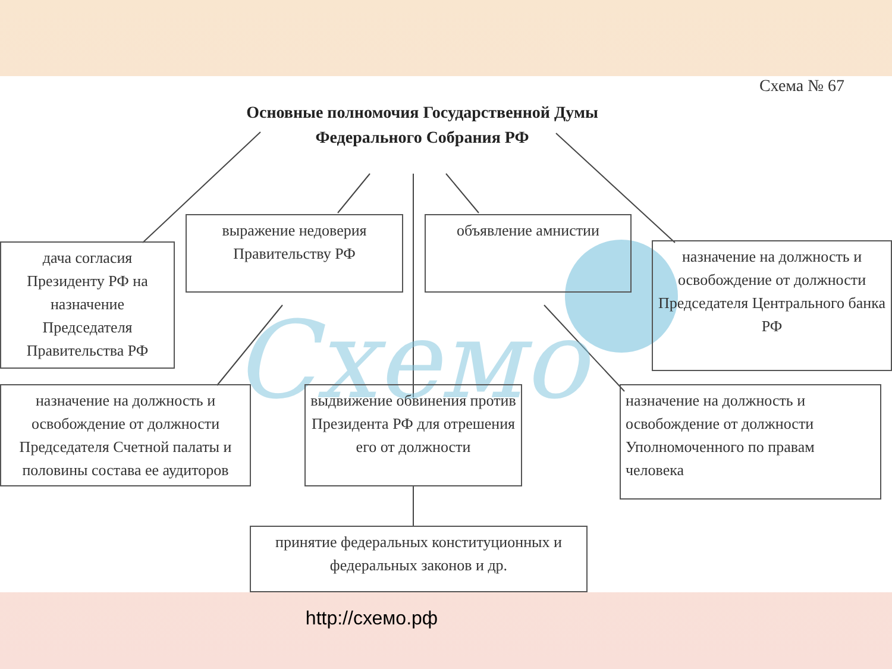Схемо
Схема № 67
Основные полномочия Государственной Думы
Федерального Собрания РФ
выражение недоверия Правительству РФ
объявление амнистии
дача согласия Президенту РФ на назначение Председателя Правительства РФ
назначение на должность и освобождение от должности Председателя Центрального банка РФ
назначение на должность и освобождение от должности Председателя Счетной палаты и половины состава ее аудиторов
выдвижение обвинения против Президента РФ для отрешения его от должности
назначение на должность и освобождение от должности Уполномоченного по правам человека
принятие федеральных конституционных и федеральных законов и др.
http://схемо.рф